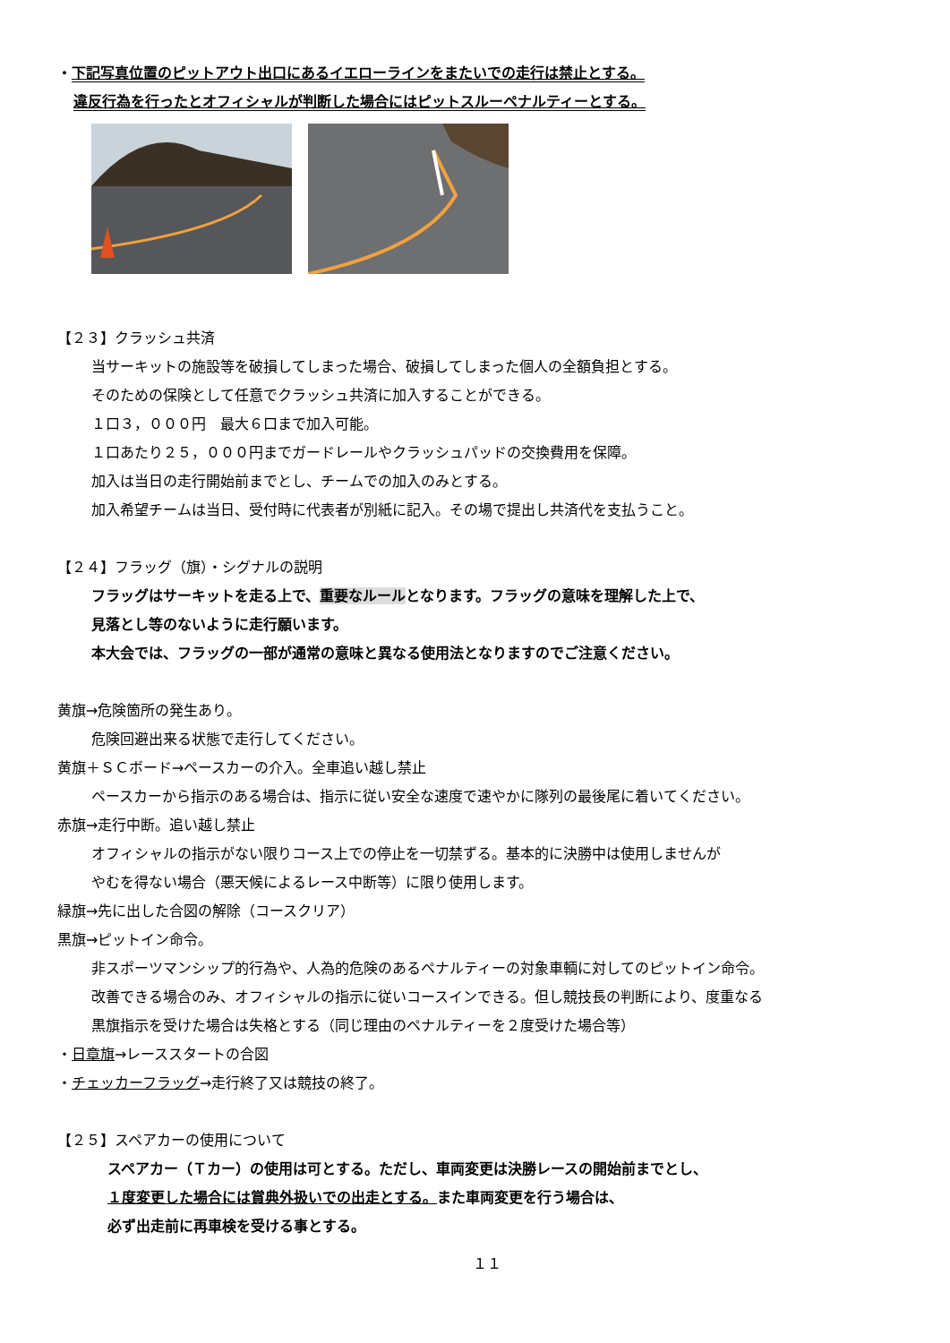・下記写真位置のピットアウト出口にあるイエローラインをまたいでの走行は禁止とする。
違反行為を行ったとオフィシャルが判断した場合にはピットスルーペナルティーとする。
【２３】クラッシュ共済
当サーキットの施設等を破損してしまった場合、破損してしまった個人の全額負担とする。
そのための保険として任意でクラッシュ共済に加入することができる。
１口３，０００円　最大６口まで加入可能。
１口あたり２５，０００円までガードレールやクラッシュパッドの交換費用を保障。
加入は当日の走行開始前までとし、チームでの加入のみとする。
加入希望チームは当日、受付時に代表者が別紙に記入。その場で提出し共済代を支払うこと。
【２４】フラッグ（旗）・シグナルの説明
フラッグはサーキットを走る上で、重要なルールとなります。フラッグの意味を理解した上で、
見落とし等のないように走行願います。
本大会では、フラッグの一部が通常の意味と異なる使用法となりますのでご注意ください。
黄旗→危険箇所の発生あり。
危険回避出来る状態で走行してください。
黄旗＋ＳＣボード→ペースカーの介入。全車追い越し禁止
ペースカーから指示のある場合は、指示に従い安全な速度で速やかに隊列の最後尾に着いてください。
赤旗→走行中断。追い越し禁止
オフィシャルの指示がない限りコース上での停止を一切禁ずる。基本的に決勝中は使用しませんが
やむを得ない場合（悪天候によるレース中断等）に限り使用します。
緑旗→先に出した合図の解除（コースクリア）
黒旗→ピットイン命令。
非スポーツマンシップ的行為や、人為的危険のあるペナルティーの対象車輌に対してのピットイン命令。
改善できる場合のみ、オフィシャルの指示に従いコースインできる。但し競技長の判断により、度重なる
黒旗指示を受けた場合は失格とする（同じ理由のペナルティーを２度受けた場合等）
・日章旗→レーススタートの合図
・チェッカーフラッグ→走行終了又は競技の終了。
【２５】スペアカーの使用について
スペアカー（Ｔカー）の使用は可とする。ただし、車両変更は決勝レースの開始前までとし、
１度変更した場合には賞典外扱いでの出走とする。また車両変更を行う場合は、
必ず出走前に再車検を受ける事とする。
１１